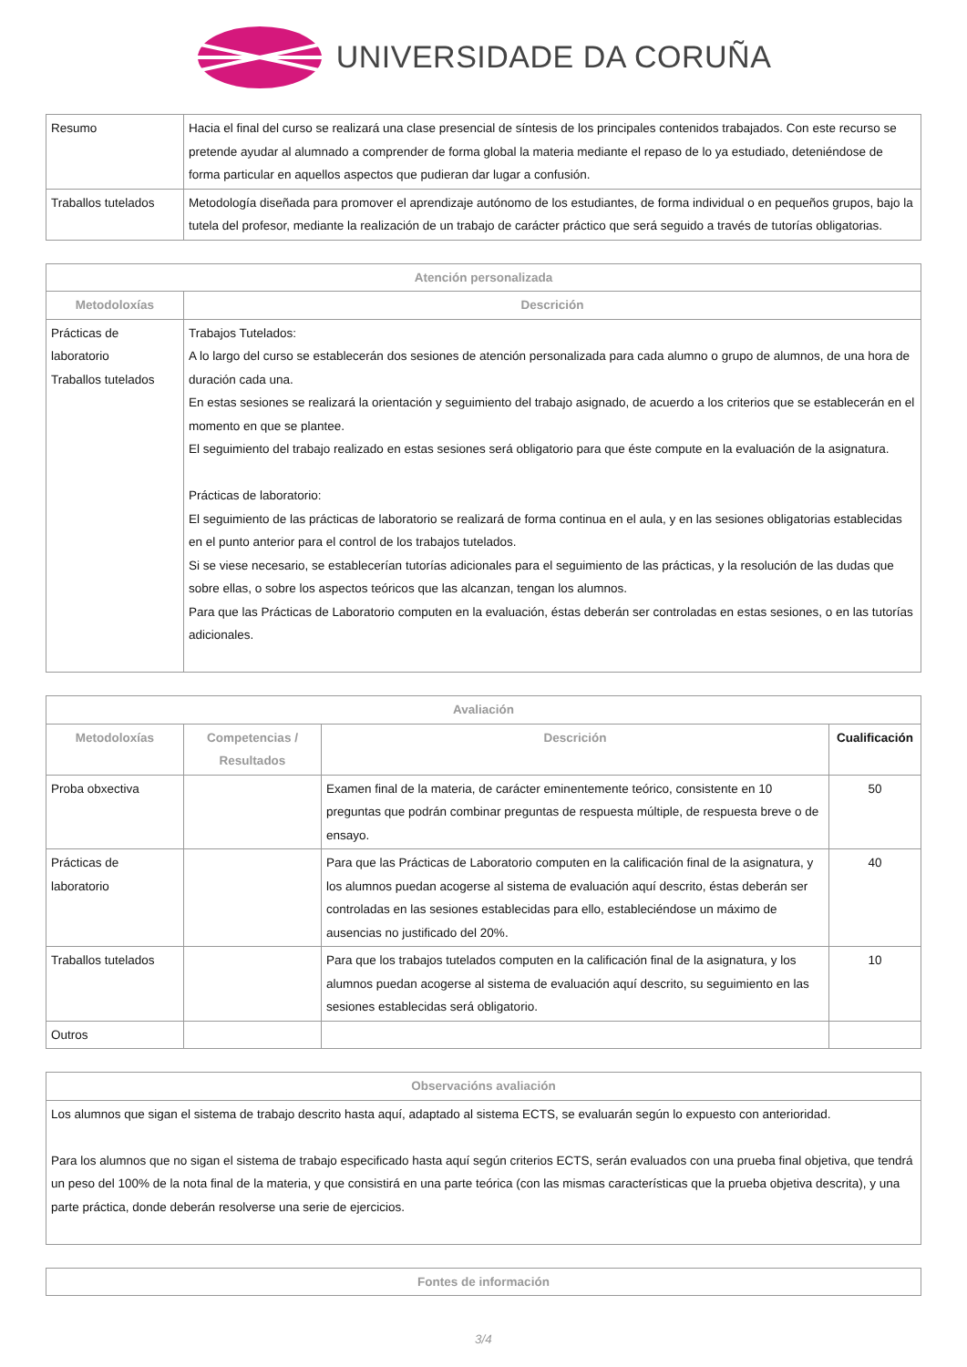UNIVERSIDADE DA CORUÑA
| Resumo | Hacia el final del curso se realizará una clase presencial de síntesis de los principales contenidos trabajados. Con este recurso se pretende ayudar al alumnado a comprender de forma global la materia mediante el repaso de lo ya estudiado, deteniéndose de forma particular en aquellos aspectos que pudieran dar lugar a confusión. |
| Traballos tutelados | Metodología diseñada para promover el aprendizaje autónomo de los estudiantes, de forma individual o en pequeños grupos, bajo la tutela del profesor, mediante la realización de un trabajo de carácter práctico que será seguido a través de tutorías obligatorias. |
| Atención personalizada | |
| --- | --- |
| Metodoloxías | Descrición |
| Prácticas de laboratorio Traballos tutelados | Trabajos Tutelados: A lo largo del curso se establecerán dos sesiones de atención personalizada para cada alumno o grupo de alumnos, de una hora de duración cada una. En estas sesiones se realizará la orientación y seguimiento del trabajo asignado, de acuerdo a los criterios que se establecerán en el momento en que se plantee. El seguimiento del trabajo realizado en estas sesiones será obligatorio para que éste compute en la evaluación de la asignatura. Prácticas de laboratorio: El seguimiento de las prácticas de laboratorio se realizará de forma continua en el aula, y en las sesiones obligatorias establecidas en el punto anterior para el control de los trabajos tutelados. Si se viese necesario, se establecerían tutorías adicionales para el seguimiento de las prácticas, y la resolución de las dudas que sobre ellas, o sobre los aspectos teóricos que las alcanzan, tengan los alumnos. Para que las Prácticas de Laboratorio computen en la evaluación, éstas deberán ser controladas en estas sesiones, o en las tutorías adicionales. |
| Avaliación | | | |
| --- | --- | --- | --- |
| Metodoloxías | Competencias / Resultados | Descrición | Cualificación |
| Proba obxectiva | | Examen final de la materia, de carácter eminentemente teórico, consistente en 10 preguntas que podrán combinar preguntas de respuesta múltiple, de respuesta breve o de ensayo. | 50 |
| Prácticas de laboratorio | | Para que las Prácticas de Laboratorio computen en la calificación final de la asignatura, y los alumnos puedan acogerse al sistema de evaluación aquí descrito, éstas deberán ser controladas en las sesiones establecidas para ello, estableciéndose un máximo de ausencias no justificado del 20%. | 40 |
| Traballos tutelados | | Para que los trabajos tutelados computen en la calificación final de la asignatura, y los alumnos puedan acogerse al sistema de evaluación aquí descrito, su seguimiento en las sesiones establecidas será obligatorio. | 10 |
| Outros | | | |
| Observacións avaliación |
| --- |
| Los alumnos que sigan el sistema de trabajo descrito hasta aquí, adaptado al sistema ECTS, se evaluarán según lo expuesto con anterioridad. Para los alumnos que no sigan el sistema de trabajo especificado hasta aquí según criterios ECTS, serán evaluados con una prueba final objetiva, que tendrá un peso del 100% de la nota final de la materia, y que consistirá en una parte teórica (con las mismas características que la prueba objetiva descrita), y una parte práctica, donde deberán resolverse una serie de ejercicios. |
| Fontes de información |
| --- |
3/4